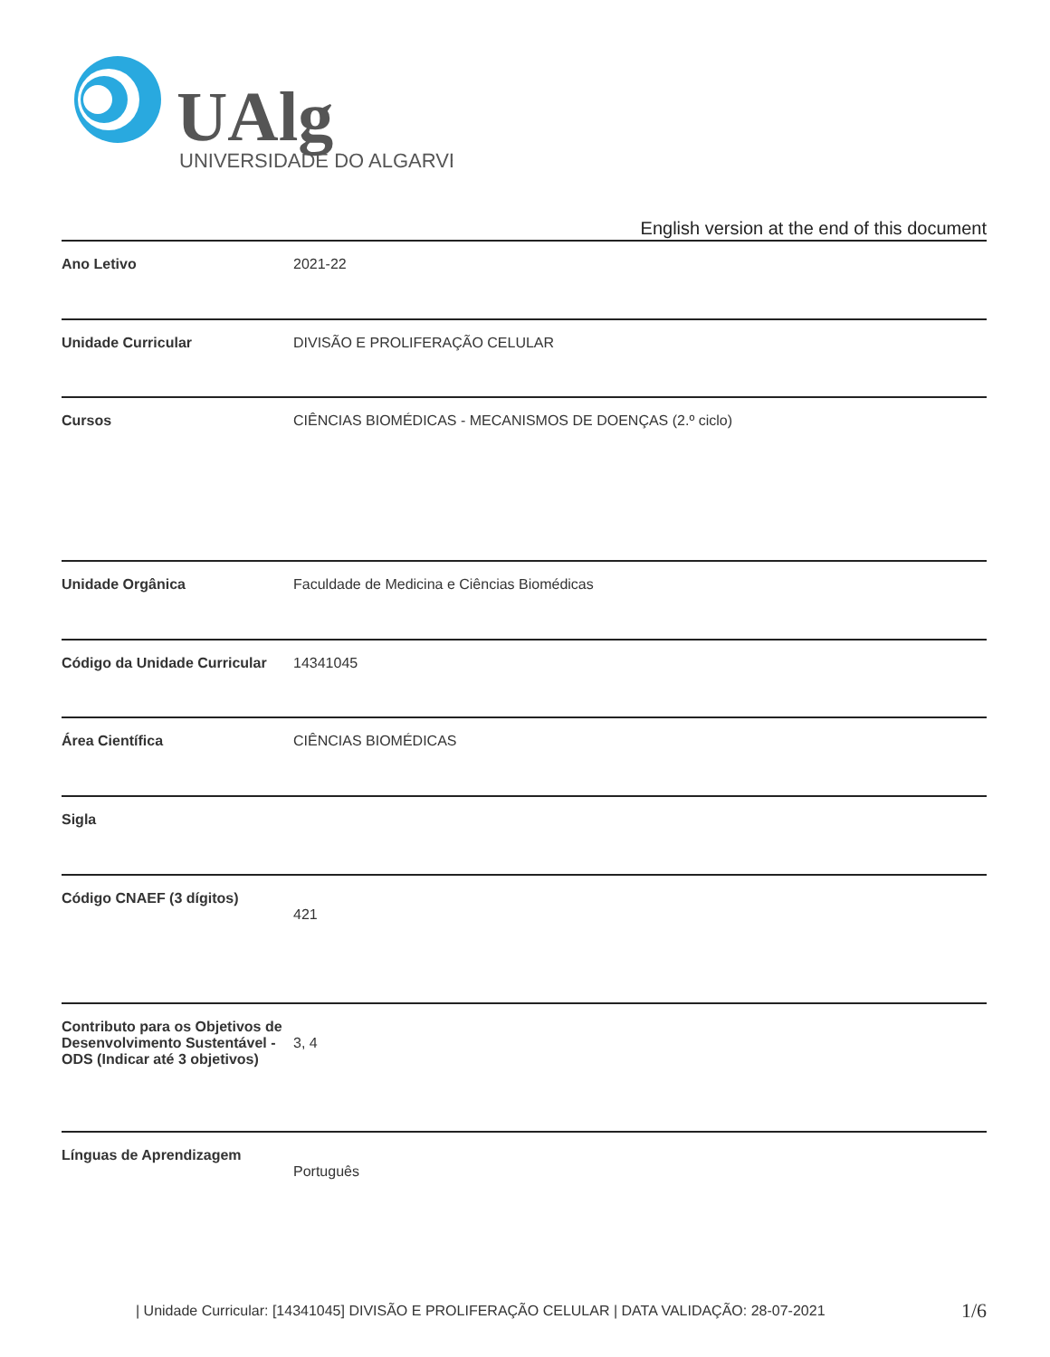UAlg
UNIVERSIDADE DO ALGARVE
English version at the end of this document
| Ano Letivo | 2021-22 |
| Unidade Curricular | DIVISÃO E PROLIFERAÇÃO CELULAR |
| Cursos | CIÊNCIAS BIOMÉDICAS - MECANISMOS DE DOENÇAS (2.º ciclo) |
| Unidade Orgânica | Faculdade de Medicina e Ciências Biomédicas |
| Código da Unidade Curricular | 14341045 |
| Área Científica | CIÊNCIAS BIOMÉDICAS |
| Sigla | |
| Código CNAEF (3 dígitos) | 421 |
| Contributo para os Objetivos de Desenvolvimento Sustentável - ODS (Indicar até 3 objetivos) | 3, 4 |
| Línguas de Aprendizagem | Português |
| Unidade Curricular: [14341045] DIVISÃO E PROLIFERAÇÃO CELULAR | DATA VALIDAÇÃO: 28-07-2021 1/6